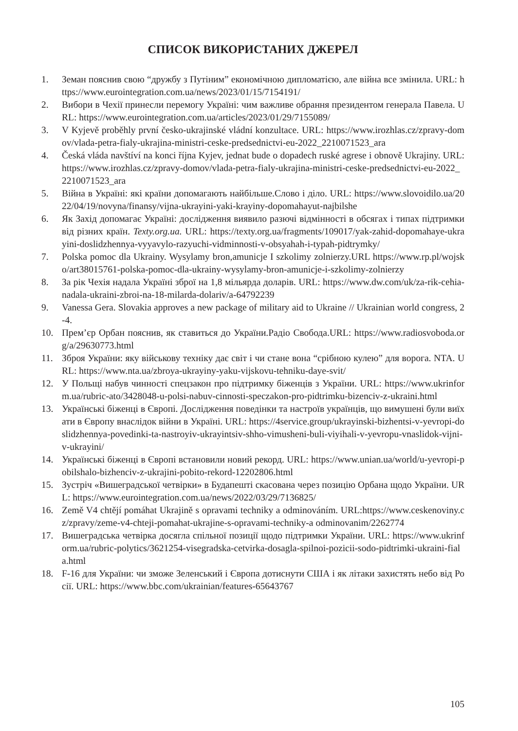СПИСОК ВИКОРИСТАНИХ ДЖЕРЕЛ
1. Земан пояснив свою “дружбу з Путіним” економічною дипломатією, але війна все змінила. URL: https://www.eurointegration.com.ua/news/2023/01/15/7154191/
2. Вибори в Чехії принесли перемогу Україні: чим важливе обрання президентом генерала Павела. URL: https://www.eurointegration.com.ua/articles/2023/01/29/7155089/
3. V Kyjevě proběhly první česko-ukrajinské vládní konzultace. URL: https://www.irozhlas.cz/zpravy-domov/vlada-petra-fialy-ukrajina-ministri-ceske-predsednictvi-eu-2022_2210071523_ara
4. Česká vláda navštíví na konci října Kyjev, jednat bude o dopadech ruské agrese i obnově Ukrajiny. URL: https://www.irozhlas.cz/zpravy-domov/vlada-petra-fialy-ukrajina-ministri-ceske-predsednictvi-eu-2022_2210071523_ara
5. Війна в Україні: які країни допомагають найбільше.Слово і діло. URL: https://www.slovoidilo.ua/2022/04/19/novyna/finansy/vijna-ukrayini-yaki-krayiny-dopomahayut-najbilshe
6. Як Захід допомагає Україні: дослідження виявило разючі відмінності в обсягах і типах підтримки від різних країн. Texty.org.ua. URL: https://texty.org.ua/fragments/109017/yak-zahid-dopomahaye-ukrayini-doslidzhennya-vyyavylo-razyuchi-vidminnosti-v-obsyahah-i-typah-pidtrymky/
7. Polska pomoc dla Ukrainy. Wysylamy bron,amunicje I szkolimy zolnierzy.URL https://www.rp.pl/wojsko/art38015761-polska-pomoc-dla-ukrainy-wysylamy-bron-amunicje-i-szkolimy-zolnierzy
8. За рік Чехія надала Україні зброї на 1,8 мільярда доларів. URL: https://www.dw.com/uk/za-rik-cehia-nadala-ukraini-zbroi-na-18-milarda-dolariv/a-64792239
9. Vanessa Gera. Slovakia approves a new package of military aid to Ukraine // Ukrainian world congress, 2-4.
10. Прем’єр Орбан пояснив, як ставиться до України.Радіо Свобода.URL: https://www.radiosvoboda.org/a/29630773.html
11. Зброя України: яку військову техніку дає світ і чи стане вона “срібною кулею” для ворога. NTA. URL: https://www.nta.ua/zbroya-ukrayiny-yaku-vijskovu-tehniku-daye-svit/
12. У Польщі набув чинності спецзакон про підтримку біженців з України. URL: https://www.ukrinform.ua/rubric-ato/3428048-u-polsi-nabuv-cinnosti-speczakon-pro-pidtrimku-bizenciv-z-ukraini.html
13. Українські біженці в Європі. Дослідження поведінки та настроїв українців, що вимушені були виїхати в Європу внаслідок війни в Україні. URL: https://4service.group/ukrayinski-bizhentsi-v-yevropi-doslidzhennya-povedinki-ta-nastroyiv-ukrayintsiv-shho-vimusheni-buli-viyihali-v-yevropu-vnaslidok-vijni-v-ukrayini/
14. Українські біженці в Європі встановили новий рекорд. URL: https://www.unian.ua/world/u-yevropi-pobilshalo-bizhenciv-z-ukrajini-pobito-rekord-12202806.html
15. Зустріч «Вишеградської четвірки» в Будапешті скасована через позицію Орбана щодо України. URL: https://www.eurointegration.com.ua/news/2022/03/29/7136825/
16. Země V4 chtějí pomáhat Ukrajině s opravami techniky a odminováním. URL:https://www.ceskenoviny.cz/zpravy/zeme-v4-chteji-pomahat-ukrajine-s-opravami-techniky-a odminovanim/2262774
17. Вишеградська четвірка досягла спільної позиції щодо підтримки України. URL: https://www.ukrinform.ua/rubric-polytics/3621254-visegradska-cetvirka-dosagla-spilnoi-pozicii-sodo-pidtrimki-ukraini-fiala.html
18. F-16 для України: чи зможе Зеленський і Європа дотиснути США і як літаки захистять небо від Росії. URL: https://www.bbc.com/ukrainian/features-65643767
105